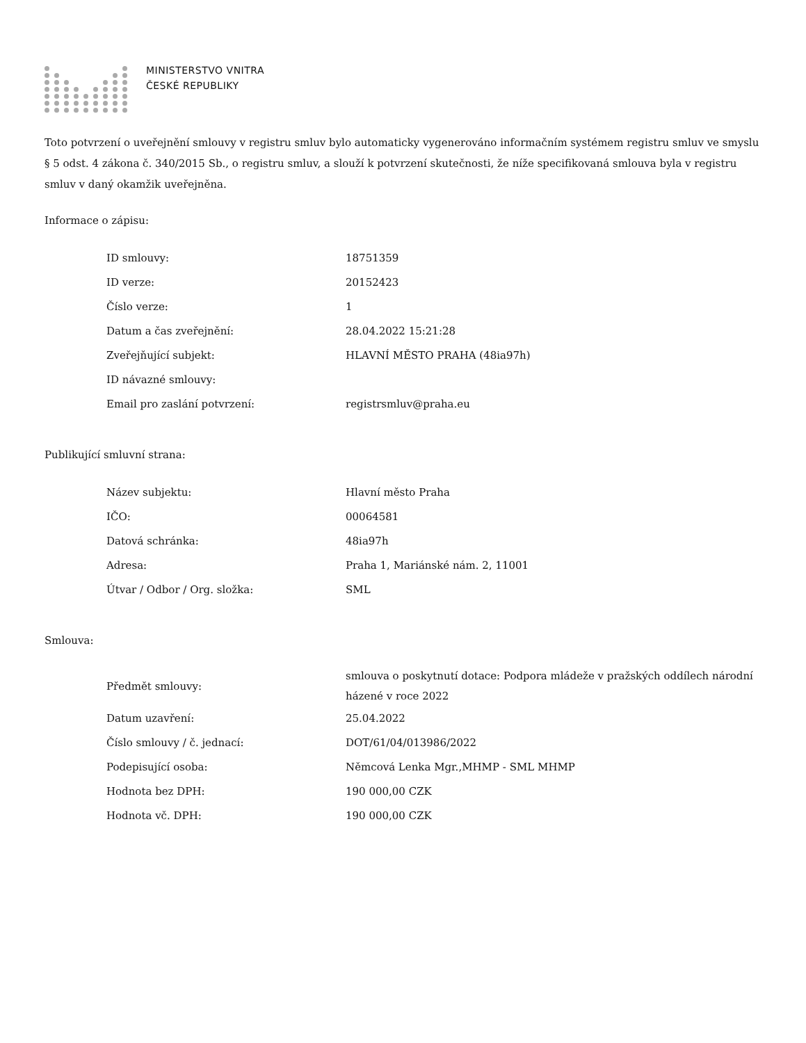MINISTERSTVO VNITRA
ČESKÉ REPUBLIKY
Toto potvrzení o uveřejnění smlouvy v registru smluv bylo automaticky vygenerováno informačním systémem registru smluv ve smyslu § 5 odst. 4 zákona č. 340/2015 Sb., o registru smluv, a slouží k potvrzení skutečnosti, že níže specifikovaná smlouva byla v registru smluv v daný okamžik uveřejněna.
Informace o zápisu:
| ID smlouvy: | 18751359 |
| ID verze: | 20152423 |
| Číslo verze: | 1 |
| Datum a čas zveřejnění: | 28.04.2022 15:21:28 |
| Zveřejňující subjekt: | HLAVNÍ MĚSTO PRAHA (48ia97h) |
| ID návazné smlouvy: | |
| Email pro zaslání potvrzení: | registrsmluv@praha.eu |
Publikující smluvní strana:
| Název subjektu: | Hlavní město Praha |
| IČO: | 00064581 |
| Datová schránka: | 48ia97h |
| Adresa: | Praha 1, Mariánské nám. 2, 11001 |
| Útvar / Odbor / Org. složka: | SML |
Smlouva:
| Předmět smlouvy: | smlouva o poskytnutí dotace: Podpora mládeže v pražských oddílech národní házené v roce 2022 |
| Datum uzavření: | 25.04.2022 |
| Číslo smlouvy / č. jednací: | DOT/61/04/013986/2022 |
| Podepisující osoba: | Němcová Lenka Mgr.,MHMP - SML MHMP |
| Hodnota bez DPH: | 190 000,00 CZK |
| Hodnota vč. DPH: | 190 000,00 CZK |